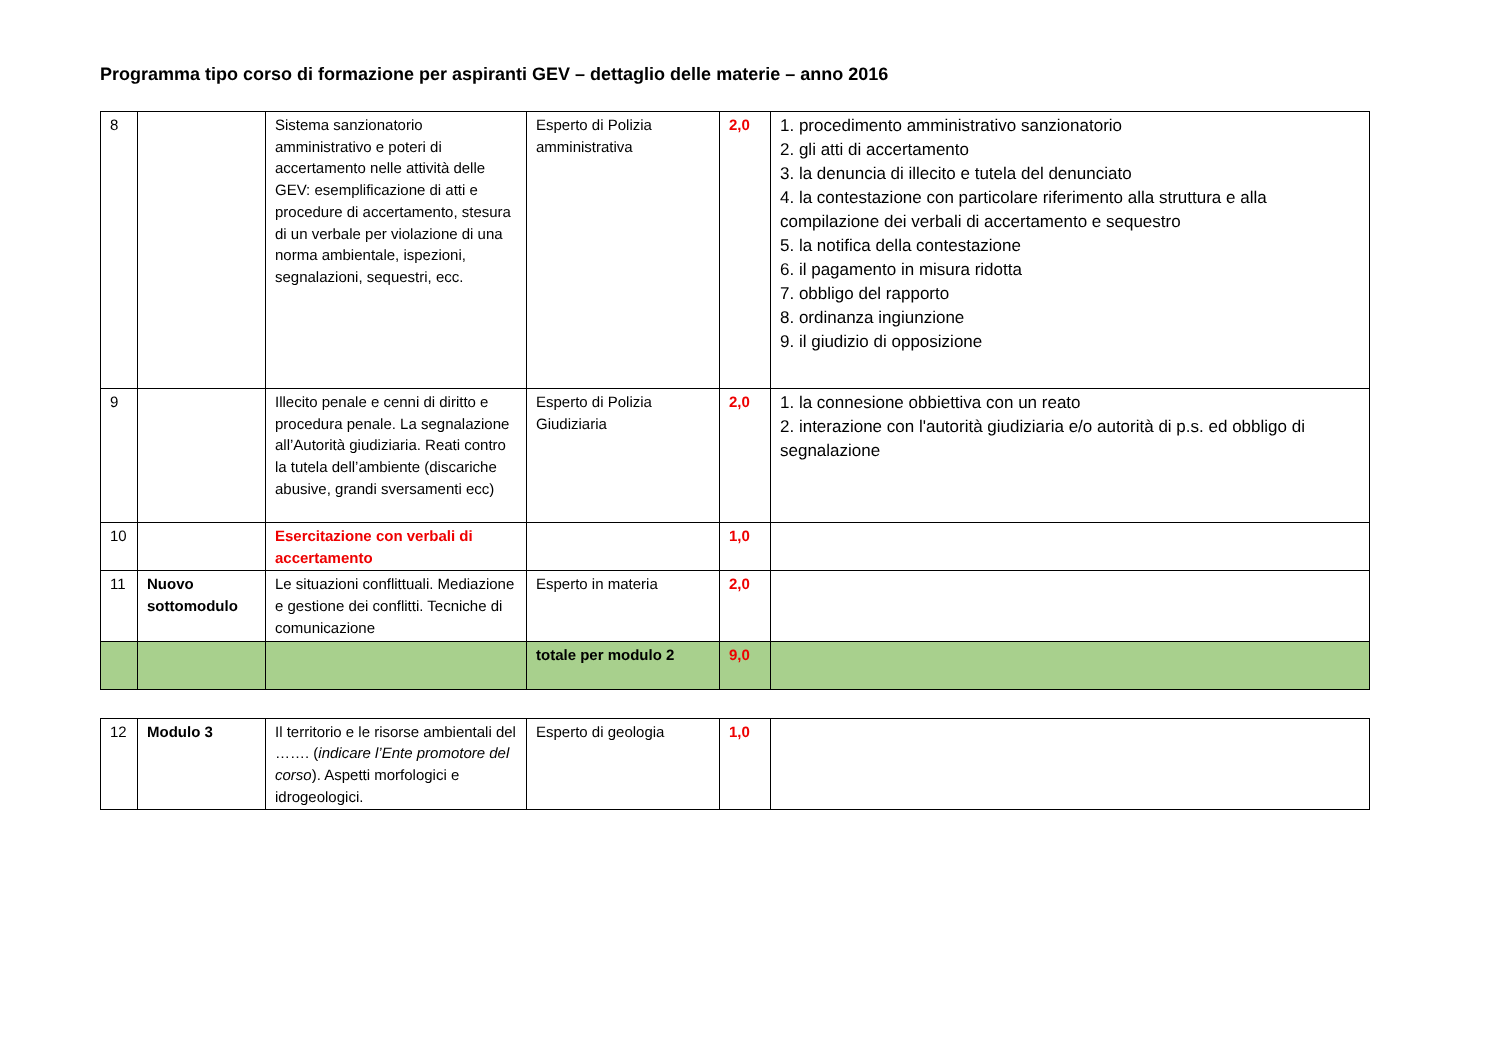Programma tipo corso di formazione per aspiranti GEV – dettaglio delle materie – anno 2016
| 8 | | Sistema sanzionatorio amministrativo e poteri di accertamento nelle attività delle GEV: esemplificazione di atti e procedure di accertamento, stesura di un verbale per violazione di una norma ambientale, ispezioni, segnalazioni, sequestri, ecc. | Esperto di Polizia amministrativa | 2,0 | 1. procedimento amministrativo sanzionatorio 2. gli atti di accertamento 3. la denuncia di illecito e tutela del denunciato 4. la contestazione con particolare riferimento alla struttura e alla compilazione dei verbali di accertamento e sequestro 5. la notifica della contestazione 6. il pagamento in misura ridotta 7. obbligo del rapporto 8. ordinanza ingiunzione 9. il giudizio di opposizione |
| 9 | | Illecito penale e cenni di diritto e procedura penale. La segnalazione all’Autorità giudiziaria. Reati contro la tutela dell’ambiente (discariche abusive, grandi sversamenti ecc) | Esperto di Polizia Giudiziaria | 2,0 | 1. la connesione obbiettiva con un reato 2. interazione con l'autorità giudiziaria e/o autorità di p.s. ed obbligo di segnalazione |
| 10 | | Esercitazione con verbali di accertamento | | 1,0 | |
| 11 | Nuovo sottomodulo | Le situazioni conflittuali. Mediazione e gestione dei conflitti. Tecniche di comunicazione | Esperto in materia | 2,0 | |
| | | | totale per modulo 2 | 9,0 | |
| 12 | Modulo 3 | Il territorio e le risorse ambientali del ……. ( indicare l’Ente promotore del corso ). Aspetti morfologici e idrogeologici. | Esperto di geologia | 1,0 | |